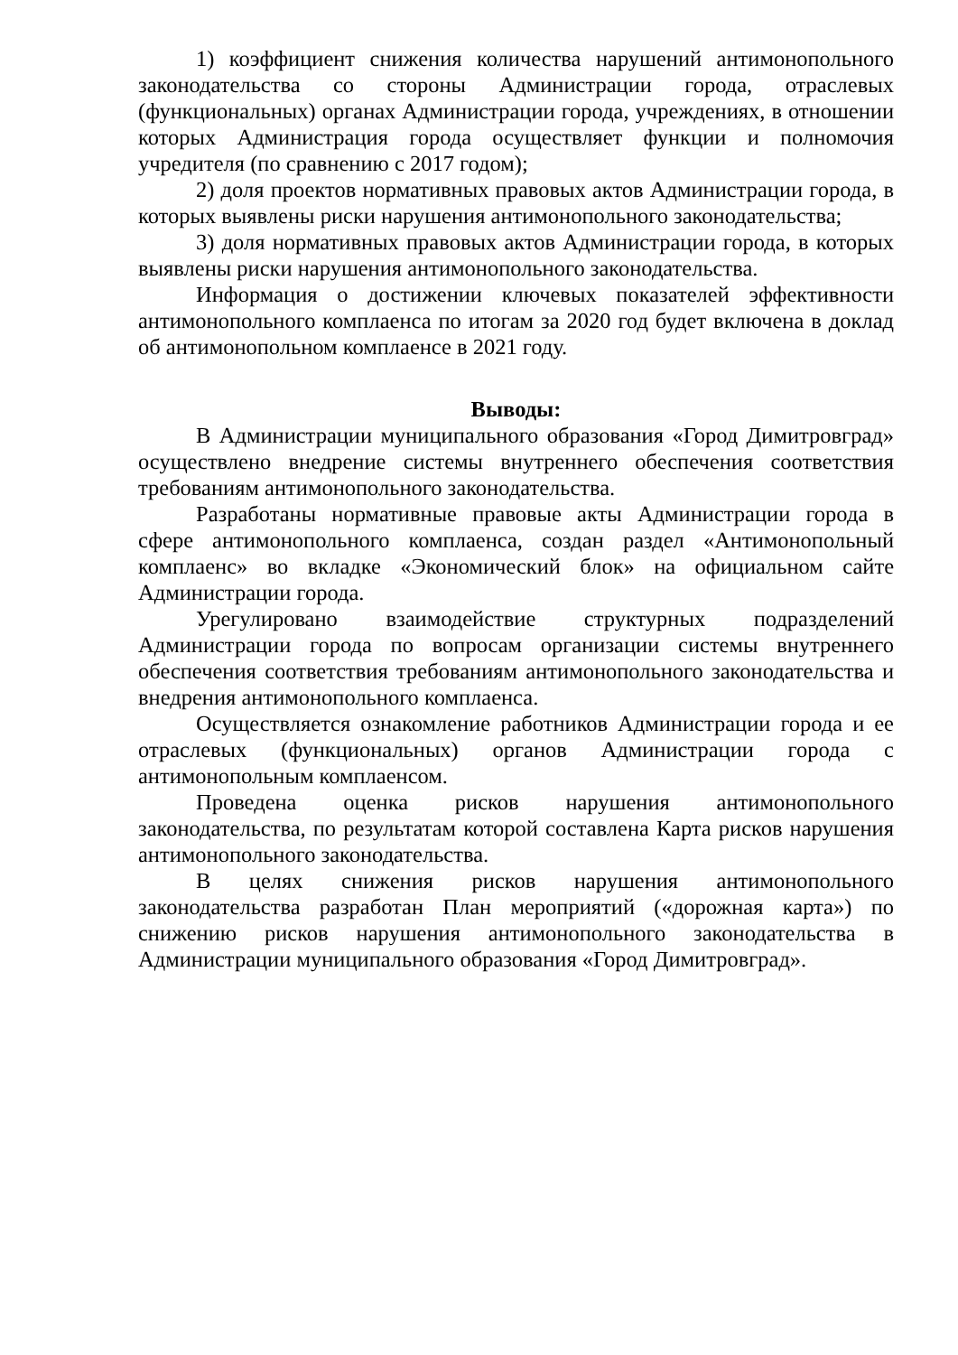1) коэффициент снижения количества нарушений антимонопольного законодательства со стороны Администрации города, отраслевых (функциональных) органах Администрации города, учреждениях, в отношении которых Администрация города осуществляет функции и полномочия учредителя (по сравнению с 2017 годом);
2) доля проектов нормативных правовых актов Администрации города, в которых выявлены риски нарушения антимонопольного законодательства;
3) доля нормативных правовых актов Администрации города, в которых выявлены риски нарушения антимонопольного законодательства.
Информация о достижении ключевых показателей эффективности антимонопольного комплаенса по итогам за 2020 год будет включена в доклад об антимонопольном комплаенсе в 2021 году.
Выводы:
В Администрации муниципального образования «Город Димитровград» осуществлено внедрение системы внутреннего обеспечения соответствия требованиям антимонопольного законодательства.
Разработаны нормативные правовые акты Администрации города в сфере антимонопольного комплаенса, создан раздел «Антимонопольный комплаенс» во вкладке «Экономический блок» на официальном сайте Администрации города.
Урегулировано взаимодействие структурных подразделений Администрации города по вопросам организации системы внутреннего обеспечения соответствия требованиям антимонопольного законодательства и внедрения антимонопольного комплаенса.
Осуществляется ознакомление работников Администрации города и ее отраслевых (функциональных) органов Администрации города с антимонопольным комплаенсом.
Проведена оценка рисков нарушения антимонопольного законодательства, по результатам которой составлена Карта рисков нарушения антимонопольного законодательства.
В целях снижения рисков нарушения антимонопольного законодательства разработан План мероприятий («дорожная карта») по снижению рисков нарушения антимонопольного законодательства в Администрации муниципального образования «Город Димитровград».